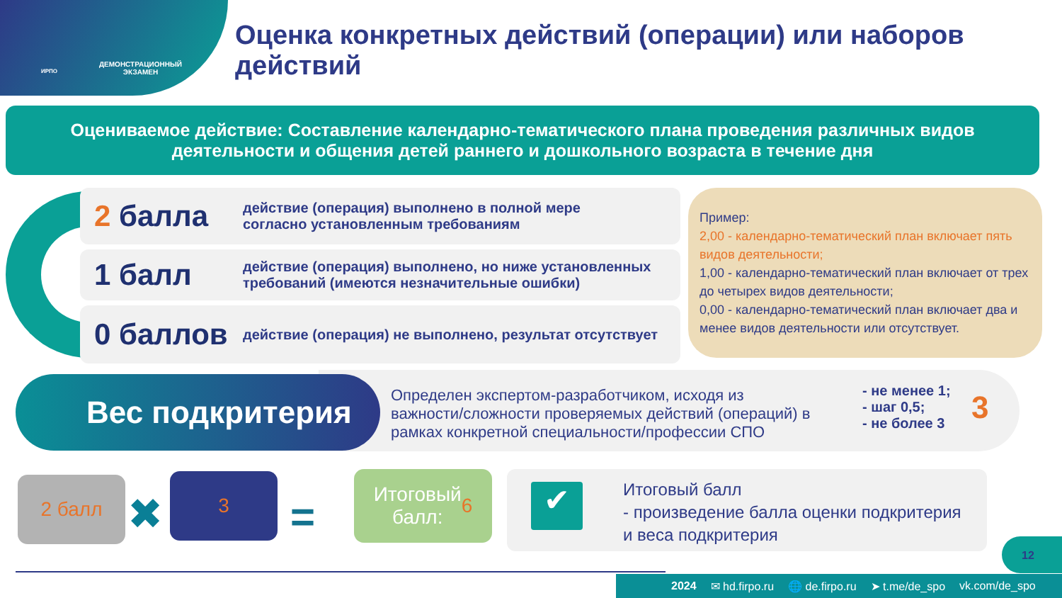ДЕМОНСТРАЦИОННЫЙ
ЭКЗАМЕН
ИРПО
Оценка конкретных действий (операции) или наборов действий
Оцениваемое действие: Составление календарно-тематического плана проведения различных видов
деятельности и общения детей раннего и дошкольного возраста в течение дня
2 балла действие (операция) выполнено в полной мере
согласно установленным требованиям
1 балл действие (операция) выполнено, но ниже установленных
требований (имеются незначительные ошибки)
0 баллов действие (операция) не выполнено, результат отсутствует
Пример:
2,00 - календарно-тематический план включает пять видов деятельности;
1,00 - календарно-тематический план включает от трех до четырех видов деятельности;
0,00 - календарно-тематический план включает два и менее видов деятельности или отсутствует.
Вес подкритерия
Определен экспертом-разработчиком, исходя из важности/сложности проверяемых действий (операций) в рамках конкретной специальности/профессии СПО
- не менее 1;
- шаг 0,5;
- не более 3
3
2 балл
✖
3
=
Итоговый
балл: 6
✔
Итоговый балл
- произведение балла оценки подкритерия
и веса подкритерия
12
2024 ✉ hd.firpo.ru 🌐 de.firpo.ru ➤ t.me/de_spo vk.com/de_spo